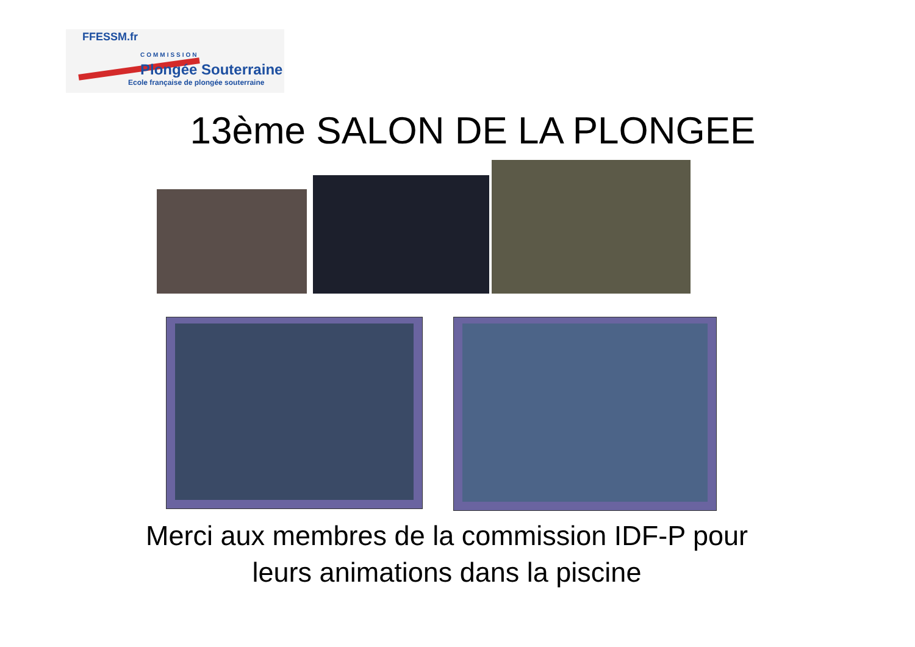FFESSM.fr
COMMISSION
Plongée Souterraine
Ecole française de plongée souterraine
13ème SALON DE LA PLONGEE
Merci aux membres de la commission IDF-P pour
leurs animations dans la piscine